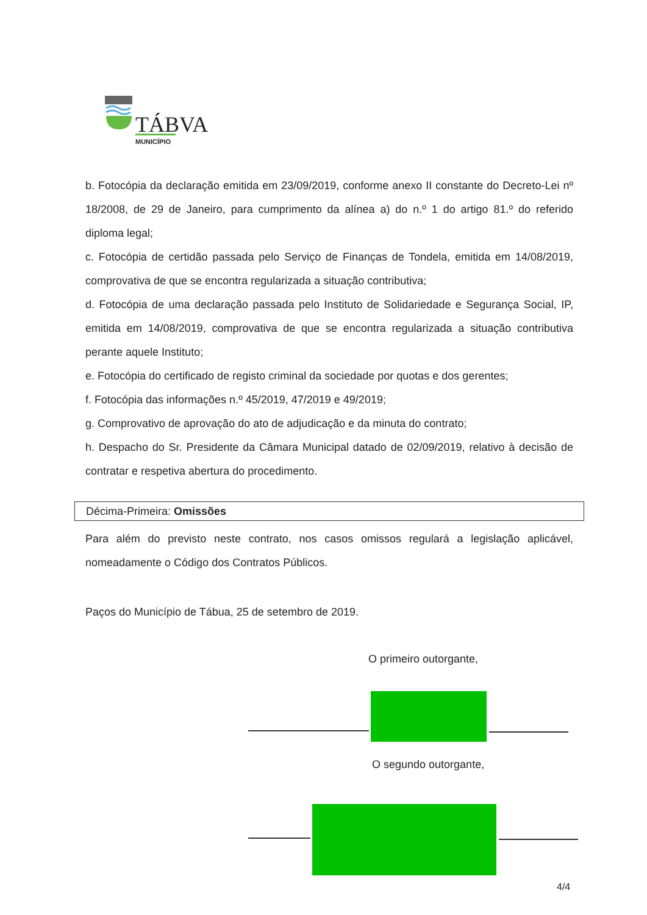TÁBVA
MUNICÍPIO
b. Fotocópia da declaração emitida em 23/09/2019, conforme anexo II constante do Decreto-Lei nº 18/2008, de 29 de Janeiro, para cumprimento da alínea a) do n.º 1 do artigo 81.º do referido diploma legal;
c. Fotocópia de certidão passada pelo Serviço de Finanças de Tondela, emitida em 14/08/2019, comprovativa de que se encontra regularizada a situação contributiva;
d. Fotocópia de uma declaração passada pelo Instituto de Solidariedade e Segurança Social, IP, emitida em 14/08/2019, comprovativa de que se encontra regularizada a situação contributiva perante aquele Instituto;
e. Fotocópia do certificado de registo criminal da sociedade por quotas e dos gerentes;
f. Fotocópia das informações n.º 45/2019, 47/2019 e 49/2019;
g. Comprovativo de aprovação do ato de adjudicação e da minuta do contrato;
h. Despacho do Sr. Presidente da Câmara Municipal datado de 02/09/2019, relativo à decisão de contratar e respetiva abertura do procedimento.
Décima-Primeira: Omissões
Para além do previsto neste contrato, nos casos omissos regulará a legislação aplicável, nomeadamente o Código dos Contratos Públicos.
Paços do Município de Tábua, 25 de setembro de 2019.
O primeiro outorgante,
O segundo outorgante,
4/4